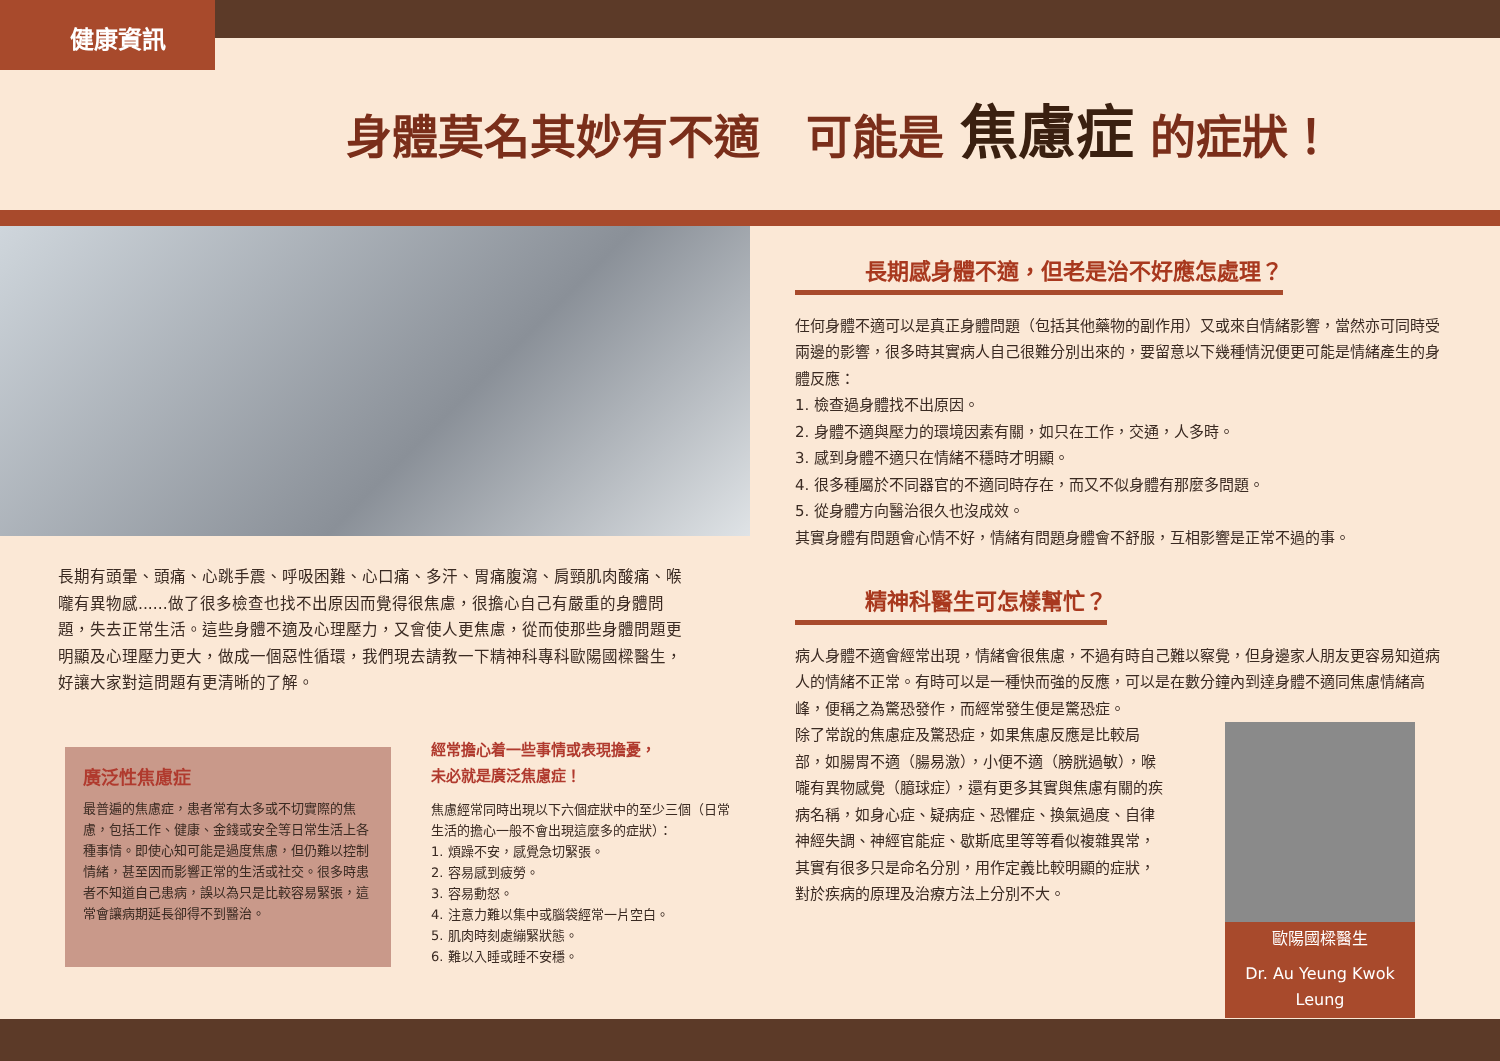健康資訊
身體莫名其妙有不適　可能是 焦慮症 的症狀！
長期有頭暈、頭痛、心跳手震、呼吸困難、心口痛、多汗、胃痛腹瀉、肩頸肌肉酸痛、喉嚨有異物感......做了很多檢查也找不出原因而覺得很焦慮，很擔心自己有嚴重的身體問題，失去正常生活。這些身體不適及心理壓力，又會使人更焦慮，從而使那些身體問題更明顯及心理壓力更大，做成一個惡性循環，我們現去請教一下精神科專科歐陽國樑醫生，好讓大家對這問題有更清晰的了解。
廣泛性焦慮症
最普遍的焦慮症，患者常有太多或不切實際的焦慮，包括工作、健康、金錢或安全等日常生活上各種事情。即使心知可能是過度焦慮，但仍難以控制情緒，甚至因而影響正常的生活或社交。很多時患者不知道自己患病，誤以為只是比較容易緊張，這常會讓病期延長卻得不到醫治。
經常擔心着一些事情或表現擔憂，
未必就是廣泛焦慮症！
焦慮經常同時出現以下六個症狀中的至少三個（日常生活的擔心一般不會出現這麼多的症狀）：
1. 煩躁不安，感覺急切緊張。
2. 容易感到疲勞。
3. 容易動怒。
4. 注意力難以集中或腦袋經常一片空白。
5. 肌肉時刻處繃緊狀態。
6. 難以入睡或睡不安穩。
長期感身體不適，但老是治不好應怎處理？
任何身體不適可以是真正身體問題（包括其他藥物的副作用）又或來自情緒影響，當然亦可同時受兩邊的影響，很多時其實病人自己很難分別出來的，要留意以下幾種情況便更可能是情緒產生的身體反應：
1. 檢查過身體找不出原因。
2. 身體不適與壓力的環境因素有關，如只在工作，交通，人多時。
3. 感到身體不適只在情緒不穩時才明顯。
4. 很多種屬於不同器官的不適同時存在，而又不似身體有那麼多問題。
5. 從身體方向醫治很久也沒成效。
其實身體有問題會心情不好，情緒有問題身體會不舒服，互相影響是正常不過的事。
精神科醫生可怎樣幫忙？
病人身體不適會經常出現，情緒會很焦慮，不過有時自己難以察覺，但身邊家人朋友更容易知道病人的情緒不正常。有時可以是一種快而強的反應，可以是在數分鐘內到達身體不適同焦慮情緒高峰，便稱之為驚恐發作，而經常發生便是驚恐症。
除了常說的焦慮症及驚恐症，如果焦慮反應是比較局部，如腸胃不適（腸易激），小便不適（膀胱過敏），喉嚨有異物感覺（臆球症），還有更多其實與焦慮有關的疾病名稱，如身心症、疑病症、恐懼症、換氣過度、自律神經失調、神經官能症、歇斯底里等等看似複雜異常，其實有很多只是命名分別，用作定義比較明顯的症狀，對於疾病的原理及治療方法上分別不大。
歐陽國樑醫生
Dr. Au Yeung Kwok Leung